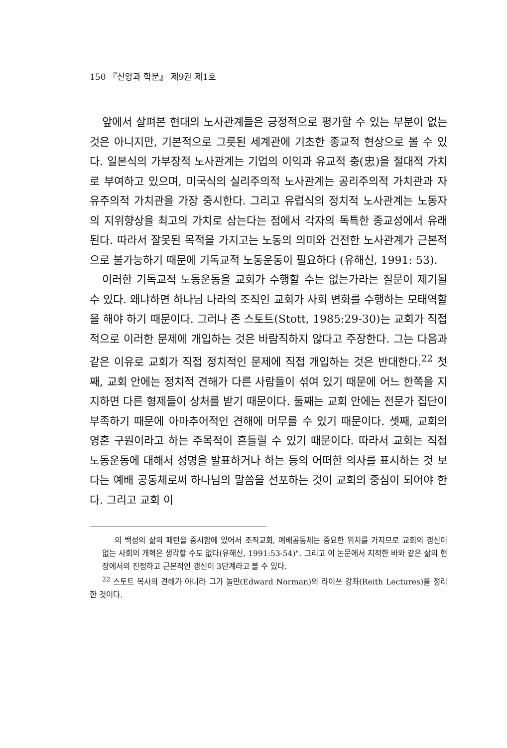150 『신앙과 학문』 제9권 제1호
앞에서 살펴본 현대의 노사관계들은 긍정적으로 평가할 수 있는 부분이 없는 것은 아니지만, 기본적으로 그릇된 세계관에 기초한 종교적 현상으로 볼 수 있다. 일본식의 가부장적 노사관계는 기업의 이익과 유교적 충(忠)을 절대적 가치로 부여하고 있으며, 미국식의 실리주의적 노사관계는 공리주의적 가치관과 자유주의적 가치관을 가장 중시한다. 그리고 유럽식의 정치적 노사관계는 노동자의 지위향상을 최고의 가치로 삼는다는 점에서 각자의 독특한 종교성에서 유래된다. 따라서 잘못된 목적을 가지고는 노동의 의미와 건전한 노사관계가 근본적으로 불가능하기 때문에 기독교적 노동운동이 필요하다 (유해신, 1991: 53).
이러한 기독교적 노동운동을 교회가 수행할 수는 없는가라는 질문이 제기될 수 있다. 왜냐하면 하나님 나라의 조직인 교회가 사회 변화를 수행하는 모태역할을 해야 하기 때문이다. 그러나 존 스토트(Stott, 1985:29-30)는 교회가 직접적으로 이러한 문제에 개입하는 것은 바람직하지 않다고 주장한다. 그는 다음과 같은 이유로 교회가 직접 정치적인 문제에 직접 개입하는 것은 반대한다.<sup>22</sup> 첫째, 교회 안에는 정치적 견해가 다른 사람들이 섞여 있기 때문에 어느 한쪽을 지지하면 다른 형제들이 상처를 받기 때문이다. 둘째는 교회 안에는 전문가 집단이 부족하기 때문에 아마추어적인 견해에 머무를 수 있기 때문이다. 셋째, 교회의 영혼 구원이라고 하는 주목적이 흔들릴 수 있기 때문이다. 따라서 교회는 직접 노동운동에 대해서 성명을 발표하거나 하는 등의 어떠한 의사를 표시하는 것 보다는 예배 공동체로써 하나님의 말씀을 선포하는 것이 교회의 중심이 되어야 한다. 그리고 교회 이
의 백성의 삶의 패턴을 중시함에 있어서 조직교회, 예배공동체는 중요한 위치를 가지므로 교회의 갱신이 없는 사회의 개혁은 생각할 수도 없다(유해신, 1991:53-54)". 그리고 이 논문에서 지적한 바와 같은 삶의 현장에서의 진정하고 근본적인 갱신이 3단계라고 볼 수 있다.
<sup>22</sup> 스토트 목사의 견해가 아니라 그가 놀만(Edward Norman)의 라이쓰 강좌(Reith Lectures)를 정리한 것이다.